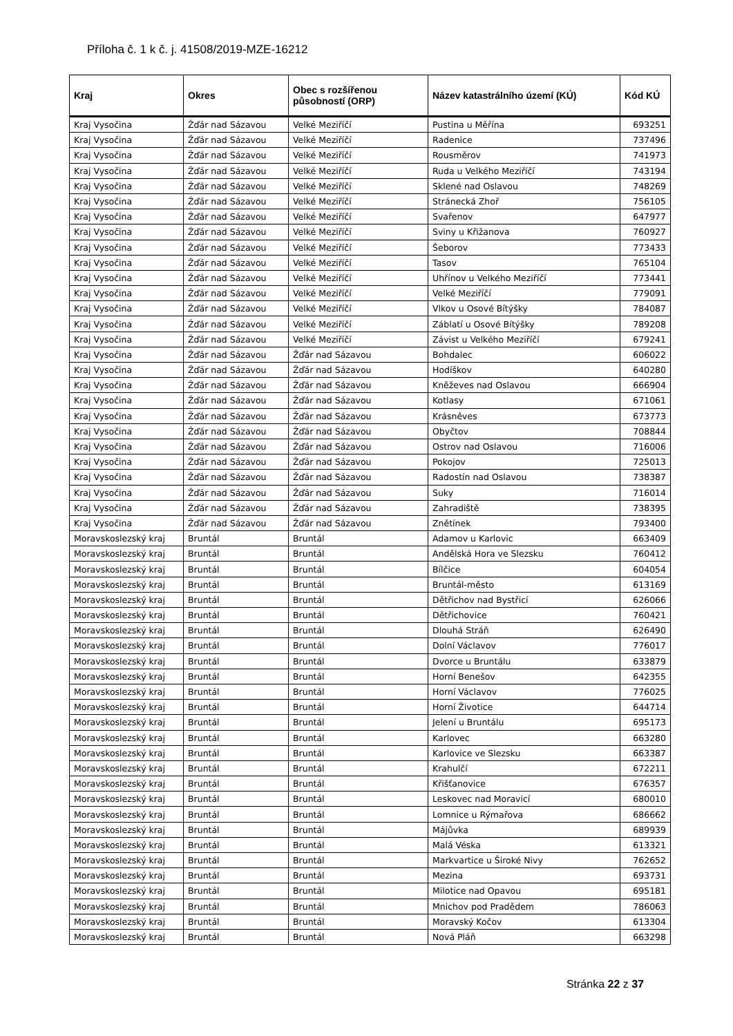Příloha č. 1 k č. j. 41508/2019-MZE-16212
| Kraj | Okres | Obec s rozšířenou působností (ORP) | Název katastrálního území (KÚ) | Kód KÚ |
| --- | --- | --- | --- | --- |
| Kraj Vysočina | Žďár nad Sázavou | Velké Meziříčí | Pustina u Měřína | 693251 |
| Kraj Vysočina | Žďár nad Sázavou | Velké Meziříčí | Radenice | 737496 |
| Kraj Vysočina | Žďár nad Sázavou | Velké Meziříčí | Rousměrov | 741973 |
| Kraj Vysočina | Žďár nad Sázavou | Velké Meziříčí | Ruda u Velkého Meziříčí | 743194 |
| Kraj Vysočina | Žďár nad Sázavou | Velké Meziříčí | Sklené nad Oslavou | 748269 |
| Kraj Vysočina | Žďár nad Sázavou | Velké Meziříčí | Stránecká Zhoř | 756105 |
| Kraj Vysočina | Žďár nad Sázavou | Velké Meziříčí | Svařenov | 647977 |
| Kraj Vysočina | Žďár nad Sázavou | Velké Meziříčí | Sviny u Křižanova | 760927 |
| Kraj Vysočina | Žďár nad Sázavou | Velké Meziříčí | Šeborov | 773433 |
| Kraj Vysočina | Žďár nad Sázavou | Velké Meziříčí | Tasov | 765104 |
| Kraj Vysočina | Žďár nad Sázavou | Velké Meziříčí | Uhřínov u Velkého Meziříčí | 773441 |
| Kraj Vysočina | Žďár nad Sázavou | Velké Meziříčí | Velké Meziříčí | 779091 |
| Kraj Vysočina | Žďár nad Sázavou | Velké Meziříčí | Vlkov u Osové Bítýšky | 784087 |
| Kraj Vysočina | Žďár nad Sázavou | Velké Meziříčí | Záblatí u Osové Bítýšky | 789208 |
| Kraj Vysočina | Žďár nad Sázavou | Velké Meziříčí | Závist u Velkého Meziříčí | 679241 |
| Kraj Vysočina | Žďár nad Sázavou | Žďár nad Sázavou | Bohdalec | 606022 |
| Kraj Vysočina | Žďár nad Sázavou | Žďár nad Sázavou | Hodíškov | 640280 |
| Kraj Vysočina | Žďár nad Sázavou | Žďár nad Sázavou | Kněževes nad Oslavou | 666904 |
| Kraj Vysočina | Žďár nad Sázavou | Žďár nad Sázavou | Kotlasy | 671061 |
| Kraj Vysočina | Žďár nad Sázavou | Žďár nad Sázavou | Krásněves | 673773 |
| Kraj Vysočina | Žďár nad Sázavou | Žďár nad Sázavou | Obyčtov | 708844 |
| Kraj Vysočina | Žďár nad Sázavou | Žďár nad Sázavou | Ostrov nad Oslavou | 716006 |
| Kraj Vysočina | Žďár nad Sázavou | Žďár nad Sázavou | Pokojov | 725013 |
| Kraj Vysočina | Žďár nad Sázavou | Žďár nad Sázavou | Radostín nad Oslavou | 738387 |
| Kraj Vysočina | Žďár nad Sázavou | Žďár nad Sázavou | Suky | 716014 |
| Kraj Vysočina | Žďár nad Sázavou | Žďár nad Sázavou | Zahradiště | 738395 |
| Kraj Vysočina | Žďár nad Sázavou | Žďár nad Sázavou | Znětínek | 793400 |
| Moravskoslezský kraj | Bruntál | Bruntál | Adamov u Karlovic | 663409 |
| Moravskoslezský kraj | Bruntál | Bruntál | Andělská Hora ve Slezsku | 760412 |
| Moravskoslezský kraj | Bruntál | Bruntál | Bílčice | 604054 |
| Moravskoslezský kraj | Bruntál | Bruntál | Bruntál-město | 613169 |
| Moravskoslezský kraj | Bruntál | Bruntál | Dětřichov nad Bystřicí | 626066 |
| Moravskoslezský kraj | Bruntál | Bruntál | Dětřichovice | 760421 |
| Moravskoslezský kraj | Bruntál | Bruntál | Dlouhá Stráň | 626490 |
| Moravskoslezský kraj | Bruntál | Bruntál | Dolní Václavov | 776017 |
| Moravskoslezský kraj | Bruntál | Bruntál | Dvorce u Bruntálu | 633879 |
| Moravskoslezský kraj | Bruntál | Bruntál | Horní Benešov | 642355 |
| Moravskoslezský kraj | Bruntál | Bruntál | Horní Václavov | 776025 |
| Moravskoslezský kraj | Bruntál | Bruntál | Horní Životice | 644714 |
| Moravskoslezský kraj | Bruntál | Bruntál | Jelení u Bruntálu | 695173 |
| Moravskoslezský kraj | Bruntál | Bruntál | Karlovec | 663280 |
| Moravskoslezský kraj | Bruntál | Bruntál | Karlovice ve Slezsku | 663387 |
| Moravskoslezský kraj | Bruntál | Bruntál | Krahulčí | 672211 |
| Moravskoslezský kraj | Bruntál | Bruntál | Křišťanovice | 676357 |
| Moravskoslezský kraj | Bruntál | Bruntál | Leskovec nad Moravicí | 680010 |
| Moravskoslezský kraj | Bruntál | Bruntál | Lomnice u Rýmařova | 686662 |
| Moravskoslezský kraj | Bruntál | Bruntál | Májůvka | 689939 |
| Moravskoslezský kraj | Bruntál | Bruntál | Malá Véska | 613321 |
| Moravskoslezský kraj | Bruntál | Bruntál | Markvartice u Široké Nivy | 762652 |
| Moravskoslezský kraj | Bruntál | Bruntál | Mezina | 693731 |
| Moravskoslezský kraj | Bruntál | Bruntál | Milotice nad Opavou | 695181 |
| Moravskoslezský kraj | Bruntál | Bruntál | Mnichov pod Pradědem | 786063 |
| Moravskoslezský kraj | Bruntál | Bruntál | Moravský Kočov | 613304 |
| Moravskoslezský kraj | Bruntál | Bruntál | Nová Pláň | 663298 |
Stránka 22 z 37